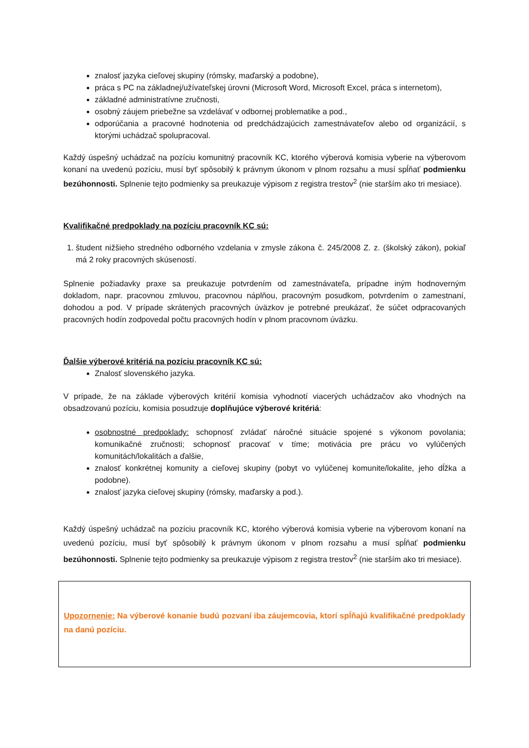znalosť jazyka cieľovej skupiny (rómsky, maďarský a podobne),
práca s PC na základnej/užívateľskej úrovni (Microsoft Word, Microsoft Excel, práca s internetom),
základné administratívne zručnosti,
osobný záujem priebežne sa vzdelávať v odbornej problematike a pod.,
odporúčania a pracovné hodnotenia od predchádzajúcich zamestnávateľov alebo od organizácií, s ktorými uchádzač spolupracoval.
Každý úspešný uchádzač na pozíciu komunitný pracovník KC, ktorého výberová komisia vyberie na výberovom konaní na uvedenú pozíciu, musí byť spôsobilý k právnym úkonom v plnom rozsahu a musí spĺňať podmienku bezúhonnosti. Splnenie tejto podmienky sa preukazuje výpisom z registra trestov<sup>2</sup> (nie starším ako tri mesiace).
Kvalifikačné predpoklady na pozíciu pracovník KC sú:
1. študent nižšieho stredného odborného vzdelania v zmysle zákona č. 245/2008 Z. z. (školský zákon), pokiaľ má 2 roky pracovných skúseností.
Splnenie požiadavky praxe sa preukazuje potvrdením od zamestnávateľa, prípadne iným hodnoverným dokladom, napr. pracovnou zmluvou, pracovnou náplňou, pracovným posudkom, potvrdením o zamestnaní, dohodou a pod. V prípade skrátených pracovných úväzkov je potrebné preukázať, že súčet odpracovaných pracovných hodín zodpovedal počtu pracovných hodín v plnom pracovnom úväzku.
Ďalšie výberové kritériá na pozíciu pracovník KC sú:
Znalosť slovenského jazyka.
V prípade, že na základe výberových kritérií komisia vyhodnotí viacerých uchádzačov ako vhodných na obsadzovanú pozíciu, komisia posudzuje doplňujúce výberové kritériá:
osobnostné predpoklady: schopnosť zvládať náročné situácie spojené s výkonom povolania; komunikačné zručnosti; schopnosť pracovať v tíme; motivácia pre prácu vo vylúčených komunitách/lokalitách a ďalšie,
znalosť konkrétnej komunity a cieľovej skupiny (pobyt vo vylúčenej komunite/lokalite, jeho dĺžka a podobne).
znalosť jazyka cieľovej skupiny (rómsky, maďarsky a pod.).
Každý úspešný uchádzač na pozíciu pracovník KC, ktorého výberová komisia vyberie na výberovom konaní na uvedenú pozíciu, musí byť spôsobilý k právnym úkonom v plnom rozsahu a musí spĺňať podmienku bezúhonnosti. Splnenie tejto podmienky sa preukazuje výpisom z registra trestov<sup>2</sup> (nie starším ako tri mesiace).
Upozornenie: Na výberové konanie budú pozvaní iba záujemcovia, ktorí spĺňajú kvalifikačné predpoklady na danú pozíciu.